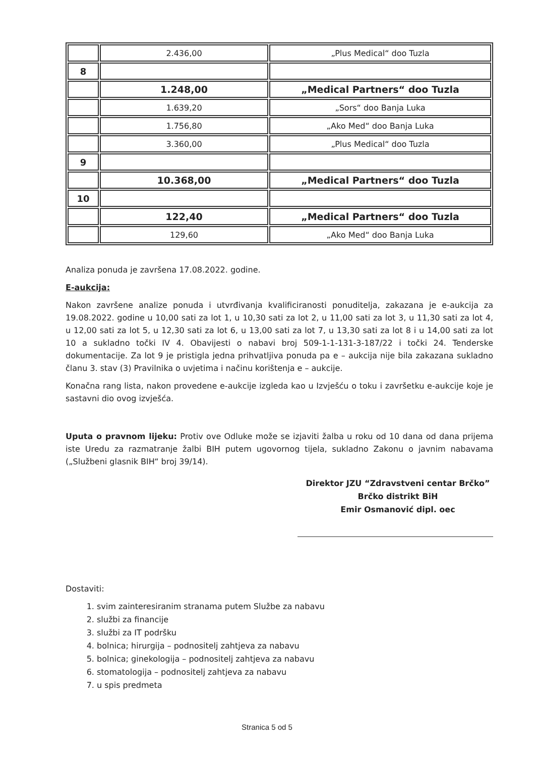| | 2.436,00 | „Plus Medical“ doo Tuzla |
| 8 | | |
| | 1.248,00 | „Medical Partners“ doo Tuzla |
| | 1.639,20 | „Sors“ doo Banja Luka |
| | 1.756,80 | „Ako Med“ doo Banja Luka |
| | 3.360,00 | „Plus Medical“ doo Tuzla |
| 9 | | |
| | 10.368,00 | „Medical Partners“ doo Tuzla |
| 10 | | |
| | 122,40 | „Medical Partners“ doo Tuzla |
| | 129,60 | „Ako Med“ doo Banja Luka |
Analiza ponuda je završena 17.08.2022. godine.
E-aukcija:
Nakon završene analize ponuda i utvrđivanja kvalificiranosti ponuditelja, zakazana je e-aukcija za 19.08.2022. godine u 10,00 sati za lot 1, u 10,30 sati za lot 2, u 11,00 sati za lot 3, u 11,30 sati za lot 4, u 12,00 sati za lot 5, u 12,30 sati za lot 6, u 13,00 sati za lot 7, u 13,30 sati za lot 8 i u 14,00 sati za lot 10 a sukladno točki IV 4. Obavijesti o nabavi broj 509-1-1-131-3-187/22 i točki 24. Tenderske dokumentacije. Za lot 9 je pristigla jedna prihvatljiva ponuda pa e – aukcija nije bila zakazana sukladno članu 3. stav (3) Pravilnika o uvjetima i načinu korištenja e – aukcije.
Konačna rang lista, nakon provedene e-aukcije izgleda kao u Izvješću o toku i završetku e-aukcije koje je sastavni dio ovog izvješća.
Uputa o pravnom lijeku: Protiv ove Odluke može se izjaviti žalba u roku od 10 dana od dana prijema iste Uredu za razmatranje žalbi BIH putem ugovornog tijela, sukladno Zakonu o javnim nabavama („Službeni glasnik BIH“ broj 39/14).
Direktor JZU “Zdravstveni centar Brčko”
Brčko distrikt BiH
Emir Osmanović dipl. oec
Dostaviti:
1. svim zainteresiranim stranama putem Službe za nabavu
2. službi za financije
3. službi za IT podršku
4. bolnica; hirurgija – podnositelj zahtjeva za nabavu
5. bolnica; ginekologija – podnositelj zahtjeva za nabavu
6. stomatologija – podnositelj zahtjeva za nabavu
7. u spis predmeta
Stranica 5 od 5